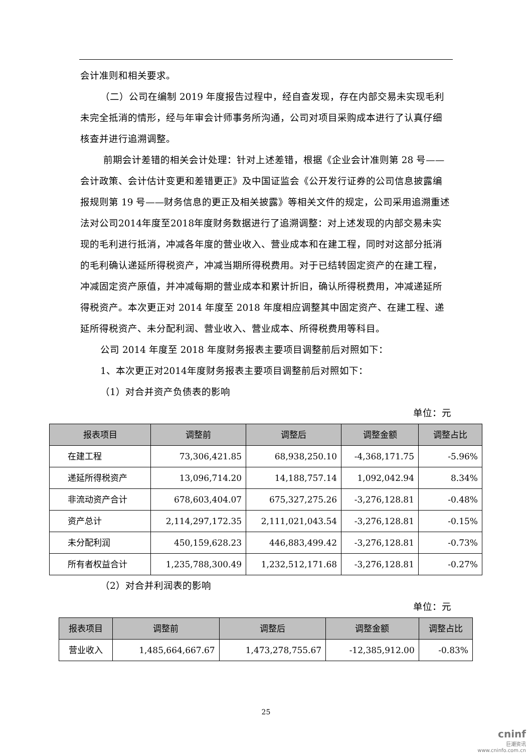会计准则和相关要求。
（二）公司在编制 2019 年度报告过程中，经自查发现，存在内部交易未实现毛利未完全抵消的情形，经与年审会计师事务所沟通，公司对项目采购成本进行了认真仔细核查并进行追溯调整。
前期会计差错的相关会计处理：针对上述差错，根据《企业会计准则第 28 号——会计政策、会计估计变更和差错更正》及中国证监会《公开发行证券的公司信息披露编报规则第 19 号——财务信息的更正及相关披露》等相关文件的规定，公司采用追溯重述法对公司2014年度至2018年度财务数据进行了追溯调整：对上述发现的内部交易未实现的毛利进行抵消，冲减各年度的营业收入、营业成本和在建工程，同时对这部分抵消的毛利确认递延所得税资产，冲减当期所得税费用。对于已结转固定资产的在建工程，冲减固定资产原值，并冲减每期的营业成本和累计折旧，确认所得税费用，冲减递延所得税资产。本次更正对 2014 年度至 2018 年度相应调整其中固定资产、在建工程、递延所得税资产、未分配利润、营业收入、营业成本、所得税费用等科目。
公司 2014 年度至 2018 年度财务报表主要项目调整前后对照如下：
1、本次更正对2014年度财务报表主要项目调整前后对照如下：
（1）对合并资产负债表的影响
单位：元
| 报表项目 | 调整前 | 调整后 | 调整金额 | 调整占比 |
| --- | --- | --- | --- | --- |
| 在建工程 | 73,306,421.85 | 68,938,250.10 | -4,368,171.75 | -5.96% |
| 递延所得税资产 | 13,096,714.20 | 14,188,757.14 | 1,092,042.94 | 8.34% |
| 非流动资产合计 | 678,603,404.07 | 675,327,275.26 | -3,276,128.81 | -0.48% |
| 资产总计 | 2,114,297,172.35 | 2,111,021,043.54 | -3,276,128.81 | -0.15% |
| 未分配利润 | 450,159,628.23 | 446,883,499.42 | -3,276,128.81 | -0.73% |
| 所有者权益合计 | 1,235,788,300.49 | 1,232,512,171.68 | -3,276,128.81 | -0.27% |
（2）对合并利润表的影响
单位：元
| 报表项目 | 调整前 | 调整后 | 调整金额 | 调整占比 |
| --- | --- | --- | --- | --- |
| 营业收入 | 1,485,664,667.67 | 1,473,278,755.67 | -12,385,912.00 | -0.83% |
25
cninf
巨潮资讯
www.cninfo.com.cn